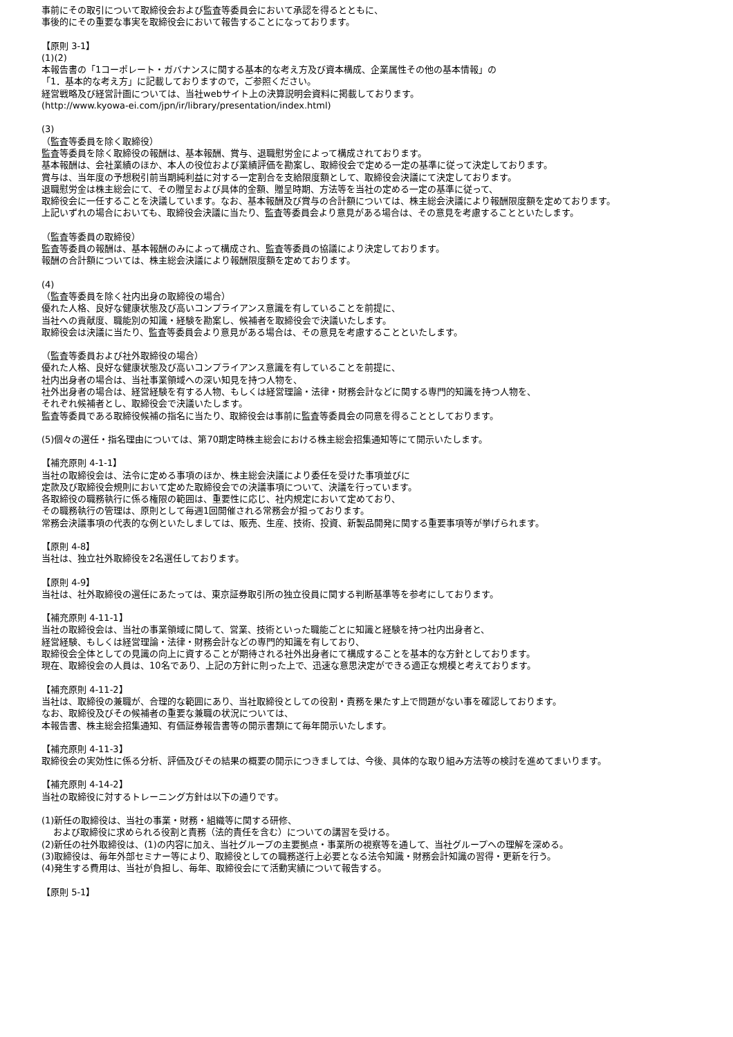事前にその取引について取締役会および監査等委員会において承認を得るとともに、
事後的にその重要な事実を取締役会において報告することになっております。
【原則 3-1】
(1)(2)
本報告書の「1コーポレート・ガバナンスに関する基本的な考え方及び資本構成、企業属性その他の基本情報」の
「1．基本的な考え方」に記載しておりますので，ご参照ください。
経営戦略及び経営計画については、当社webサイト上の決算説明会資料に掲載しております。
(http://www.kyowa-ei.com/jpn/ir/library/presentation/index.html)
(3)
（監査等委員を除く取締役）
監査等委員を除く取締役の報酬は、基本報酬、賞与、退職慰労金によって構成されております。
基本報酬は、会社業績のほか、本人の役位および業績評価を勘案し、取締役会で定める一定の基準に従って決定しております。
賞与は、当年度の予想税引前当期純利益に対する一定割合を支給限度額として、取締役会決議にて決定しております。
退職慰労金は株主総会にて、その贈呈および具体的金額、贈呈時期、方法等を当社の定める一定の基準に従って、
取締役会に一任することを決議しています。なお、基本報酬及び賞与の合計額については、株主総会決議により報酬限度額を定めております。
上記いずれの場合においても、取締役会決議に当たり、監査等委員会より意見がある場合は、その意見を考慮することといたします。
（監査等委員の取締役）
監査等委員の報酬は、基本報酬のみによって構成され、監査等委員の協議により決定しております。
報酬の合計額については、株主総会決議により報酬限度額を定めております。
(4)
（監査等委員を除く社内出身の取締役の場合）
優れた人格、良好な健康状態及び高いコンプライアンス意識を有していることを前提に、
当社への貢献度、職能別の知識・経験を勘案し、候補者を取締役会で決議いたします。
取締役会は決議に当たり、監査等委員会より意見がある場合は、その意見を考慮することといたします。
（監査等委員および社外取締役の場合）
優れた人格、良好な健康状態及び高いコンプライアンス意識を有していることを前提に、
社内出身者の場合は、当社事業領域への深い知見を持つ人物を、
社外出身者の場合は、経営経験を有する人物、もしくは経営理論・法律・財務会計などに関する専門的知識を持つ人物を、
それぞれ候補者とし、取締役会で決議いたします。
監査等委員である取締役候補の指名に当たり、取締役会は事前に監査等委員会の同意を得ることとしております。
(5)個々の選任・指名理由については、第70期定時株主総会における株主総会招集通知等にて開示いたします。
【補充原則 4-1-1】
当社の取締役会は、法令に定める事項のほか、株主総会決議により委任を受けた事項並びに
定款及び取締役会規則において定めた取締役会での決議事項について、決議を行っています。
各取締役の職務執行に係る権限の範囲は、重要性に応じ、社内規定において定めており、
その職務執行の管理は、原則として毎週1回開催される常務会が担っております。
常務会決議事項の代表的な例といたしましては、販売、生産、技術、投資、新製品開発に関する重要事項等が挙げられます。
【原則 4-8】
当社は、独立社外取締役を2名選任しております。
【原則 4-9】
当社は、社外取締役の選任にあたっては、東京証券取引所の独立役員に関する判断基準等を参考にしております。
【補充原則 4-11-1】
当社の取締役会は、当社の事業領域に関して、営業、技術といった職能ごとに知識と経験を持つ社内出身者と、
経営経験、もしくは経営理論・法律・財務会計などの専門的知識を有しており、
取締役会全体としての見識の向上に資することが期待される社外出身者にて構成することを基本的な方針としております。
現在、取締役会の人員は、10名であり、上記の方針に則った上で、迅速な意思決定ができる適正な規模と考えております。
【補充原則 4-11-2】
当社は、取締役の兼職が、合理的な範囲にあり、当社取締役としての役割・責務を果たす上で問題がない事を確認しております。
なお、取締役及びその候補者の重要な兼職の状況については、
本報告書、株主総会招集通知、有価証券報告書等の開示書類にて毎年開示いたします。
【補充原則 4-11-3】
取締役会の実効性に係る分析、評価及びその結果の概要の開示につきましては、今後、具体的な取り組み方法等の検討を進めてまいります。
【補充原則 4-14-2】
当社の取締役に対するトレーニング方針は以下の通りです。
(1)新任の取締役は、当社の事業・財務・組織等に関する研修、
および取締役に求められる役割と責務（法的責任を含む）についての講習を受ける。
(2)新任の社外取締役は、(1)の内容に加え、当社グループの主要拠点・事業所の視察等を通して、当社グループへの理解を深める。
(3)取締役は、毎年外部セミナー等により、取締役としての職務遂行上必要となる法令知識・財務会計知識の習得・更新を行う。
(4)発生する費用は、当社が負担し、毎年、取締役会にて活動実績について報告する。
【原則 5-1】